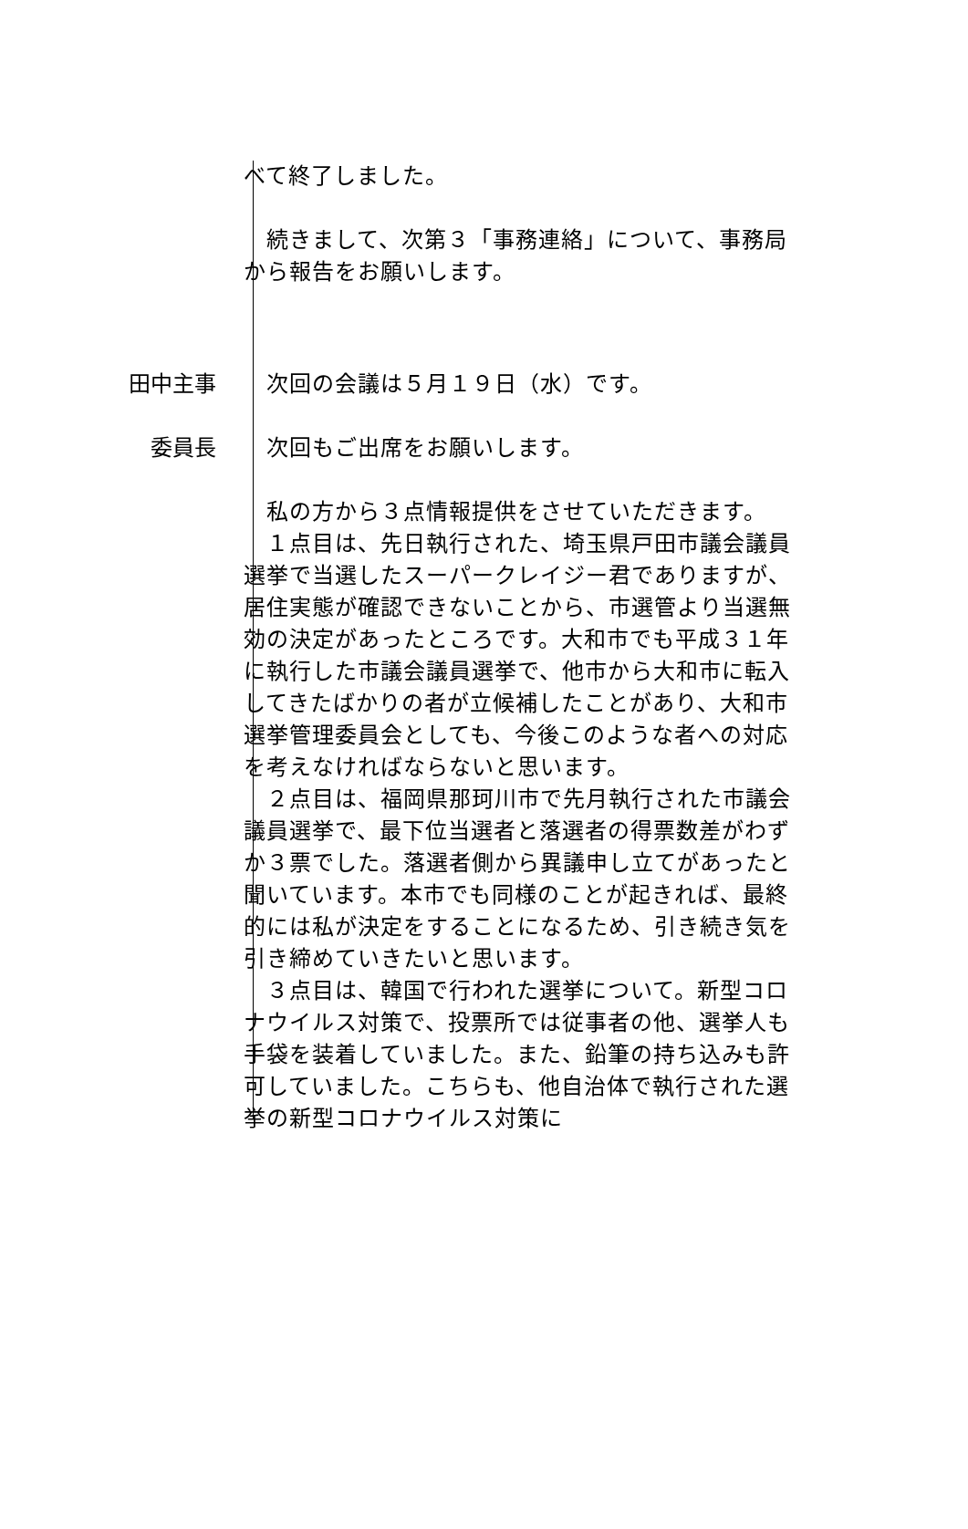べて終了しました。
　続きまして、次第３「事務連絡」について、事務局から報告をお願いします。
田中主事 　次回の会議は５月１９日（水）です。
委員長　 　次回もご出席をお願いします。
　私の方から３点情報提供をさせていただきます。
　１点目は、先日執行された、埼玉県戸田市議会議員選挙で当選したスーパークレイジー君でありますが、居住実態が確認できないことから、市選管より当選無効の決定があったところです。大和市でも平成３１年に執行した市議会議員選挙で、他市から大和市に転入してきたばかりの者が立候補したことがあり、大和市選挙管理委員会としても、今後このような者への対応を考えなければならないと思います。
　２点目は、福岡県那珂川市で先月執行された市議会議員選挙で、最下位当選者と落選者の得票数差がわずか３票でした。落選者側から異議申し立てがあったと聞いています。本市でも同様のことが起きれば、最終的には私が決定をすることになるため、引き続き気を引き締めていきたいと思います。
　３点目は、韓国で行われた選挙について。新型コロナウイルス対策で、投票所では従事者の他、選挙人も手袋を装着していました。また、鉛筆の持ち込みも許可していました。こちらも、他自治体で執行された選挙の新型コロナウイルス対策に